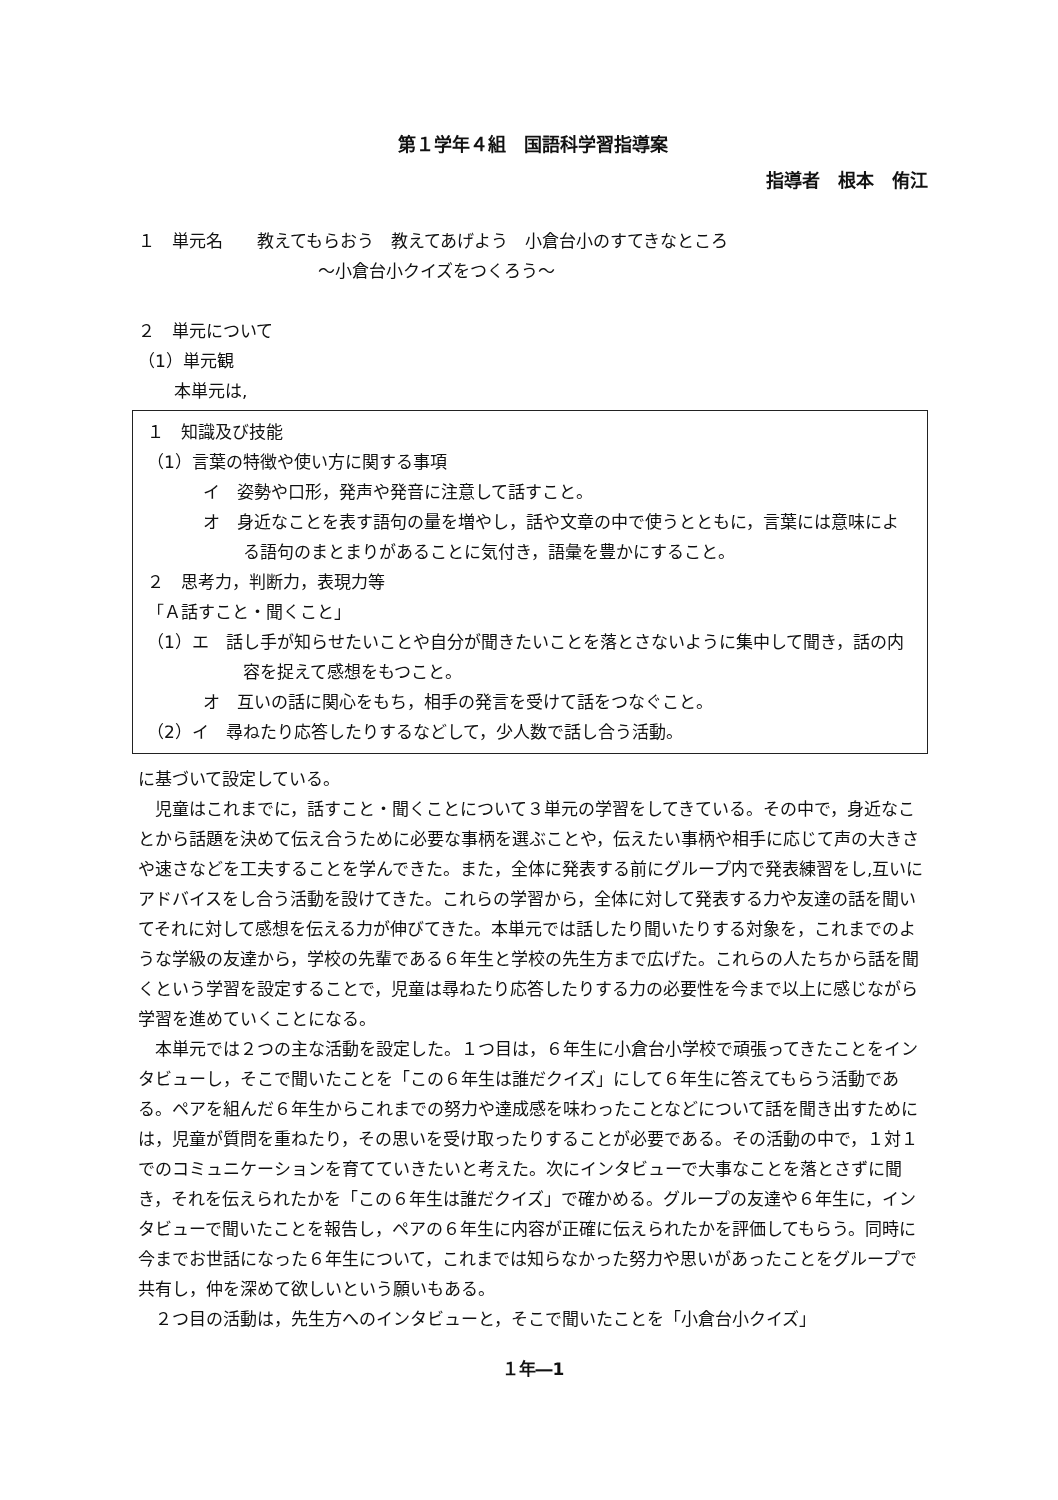第１学年４組　国語科学習指導案
指導者　根本　侑江
１　単元名　　教えてもらおう　教えてあげよう　小倉台小のすてきなところ
～小倉台小クイズをつくろう～
２　単元について
（1）単元観
本単元は,
１　知識及び技能
（1）言葉の特徴や使い方に関する事項
イ　姿勢や口形，発声や発音に注意して話すこと。
オ　身近なことを表す語句の量を増やし，話や文章の中で使うとともに，言葉には意味による語句のまとまりがあることに気付き，語彙を豊かにすること。
２　思考力，判断力，表現力等
「Ａ話すこと・聞くこと」
（1）エ　話し手が知らせたいことや自分が聞きたいことを落とさないように集中して聞き，話の内容を捉えて感想をもつこと。
オ　互いの話に関心をもち，相手の発言を受けて話をつなぐこと。
（2）イ　尋ねたり応答したりするなどして，少人数で話し合う活動。
に基づいて設定している。
児童はこれまでに，話すこと・聞くことについて３単元の学習をしてきている。その中で，身近なことから話題を決めて伝え合うために必要な事柄を選ぶことや，伝えたい事柄や相手に応じて声の大きさや速さなどを工夫することを学んできた。また，全体に発表する前にグループ内で発表練習をし,互いにアドバイスをし合う活動を設けてきた。これらの学習から，全体に対して発表する力や友達の話を聞いてそれに対して感想を伝える力が伸びてきた。本単元では話したり聞いたりする対象を，これまでのような学級の友達から，学校の先輩である６年生と学校の先生方まで広げた。これらの人たちから話を聞くという学習を設定することで，児童は尋ねたり応答したりする力の必要性を今まで以上に感じながら学習を進めていくことになる。
本単元では２つの主な活動を設定した。１つ目は，６年生に小倉台小学校で頑張ってきたことをインタビューし，そこで聞いたことを「この６年生は誰だクイズ」にして６年生に答えてもらう活動である。ペアを組んだ６年生からこれまでの努力や達成感を味わったことなどについて話を聞き出すためには，児童が質問を重ねたり，その思いを受け取ったりすることが必要である。その活動の中で，１対１でのコミュニケーションを育てていきたいと考えた。次にインタビューで大事なことを落とさずに聞き，それを伝えられたかを「この６年生は誰だクイズ」で確かめる。グループの友達や６年生に，インタビューで聞いたことを報告し，ペアの６年生に内容が正確に伝えられたかを評価してもらう。同時に今までお世話になった６年生について，これまでは知らなかった努力や思いがあったことをグループで共有し，仲を深めて欲しいという願いもある。
２つ目の活動は，先生方へのインタビューと，そこで聞いたことを「小倉台小クイズ」
１年―1